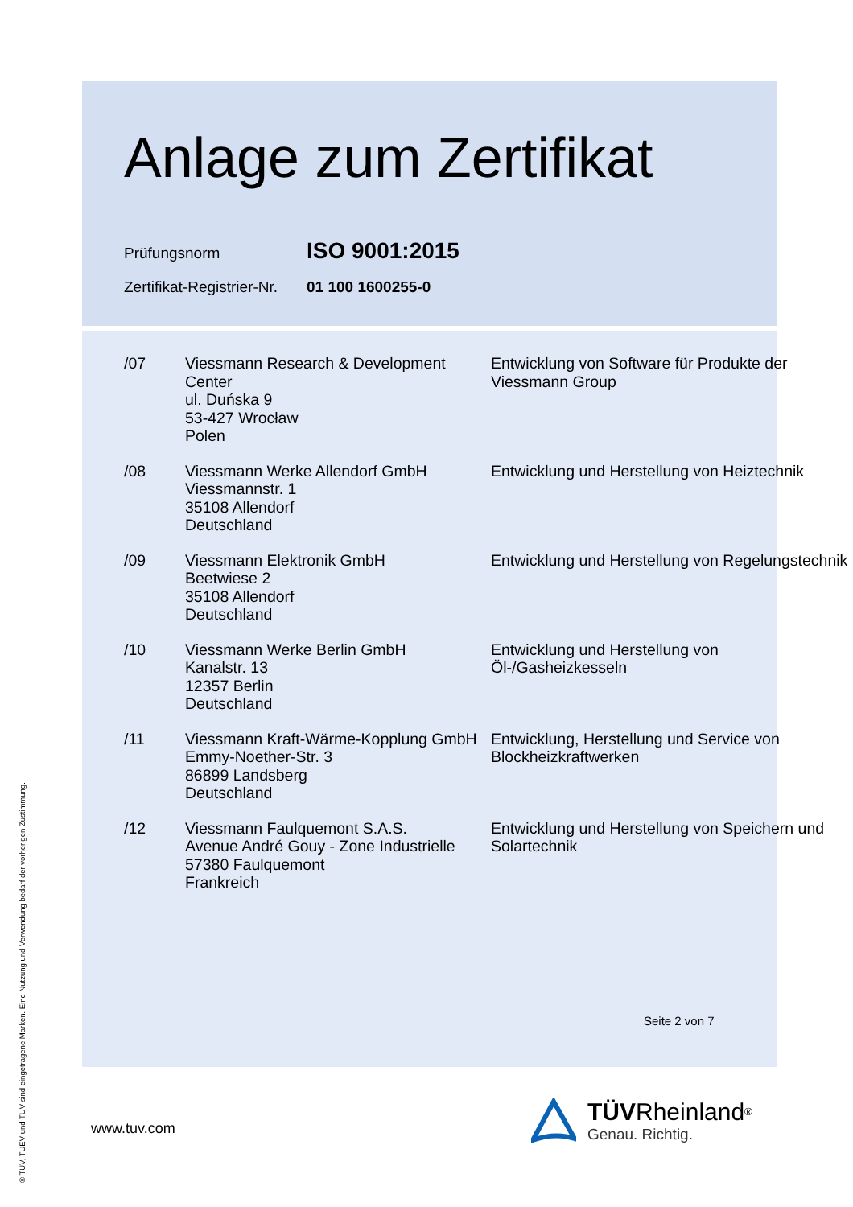Anlage zum Zertifikat
Prüfungsnorm ISO 9001:2015
Zertifikat-Registrier-Nr. 01 100 1600255-0
| /07 | Viessmann Research & Development Center ul. Duńska 9 53-427 Wrocław Polen | Entwicklung von Software für Produkte der Viessmann Group |
| /08 | Viessmann Werke Allendorf GmbH Viessmannstr. 1 35108 Allendorf Deutschland | Entwicklung und Herstellung von Heiztechnik |
| /09 | Viessmann Elektronik GmbH Beetwiese 2 35108 Allendorf Deutschland | Entwicklung und Herstellung von Regelungstechnik |
| /10 | Viessmann Werke Berlin GmbH Kanalstr. 13 12357 Berlin Deutschland | Entwicklung und Herstellung von Öl-/Gasheizkesseln |
| /11 | Viessmann Kraft-Wärme-Kopplung GmbH Emmy-Noether-Str. 3 86899 Landsberg Deutschland | Entwicklung, Herstellung und Service von Blockheizkraftwerken |
| /12 | Viessmann Faulquemont S.A.S. Avenue André Gouy - Zone Industrielle 57380 Faulquemont Frankreich | Entwicklung und Herstellung von Speichern und Solartechnik |
Seite 2 von 7
www.tuv.com
® TÜV, TUEV und TUV sind eingetragene Marken. Eine Nutzung und Verwendung bedarf der vorherigen Zustimmung.
TÜV Rheinland<sup>®</sup>
Genau. Richtig.